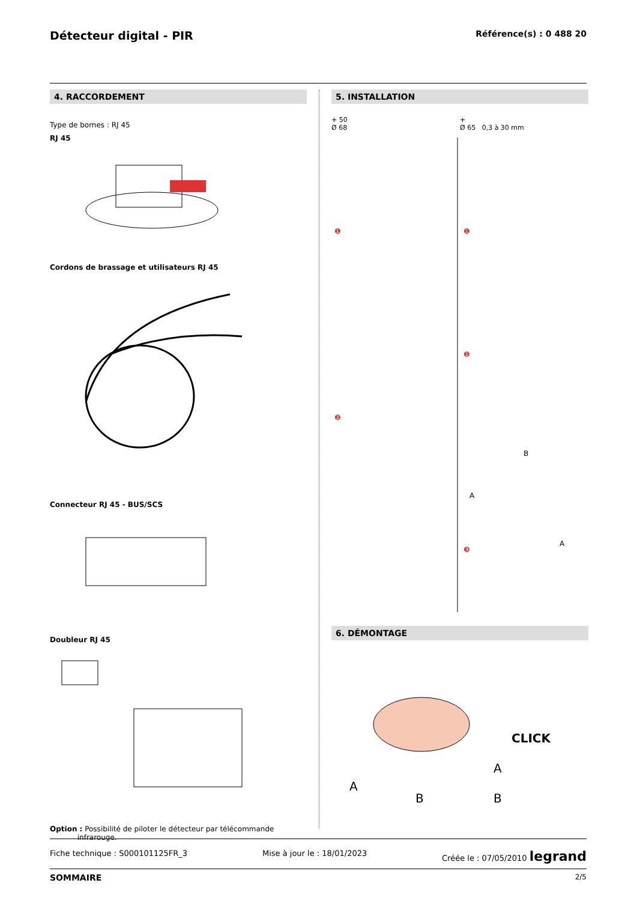Détecteur digital - PIR
Référence(s) : 0 488 20
4. RACCORDEMENT
Type de bornes : RJ 45
RJ 45
Cordons de brassage et utilisateurs RJ 45
Connecteur RJ 45 - BUS/SCS
Doubleur RJ 45
Option : Possibilité de piloter le détecteur par télécommande
infrarouge.
5. INSTALLATION
+ 50
Ø 68
+
Ø 65 0,3 à 30 mm
❶
❶
❷
❷
❸
A
B
A
6. DÉMONTAGE
CLICK
A
B
A
B
Fiche technique : S000101125FR_3 Mise à jour le : 18/01/2023 Créée le : 07/05/2010 legrand
SOMMAIRE 2/5